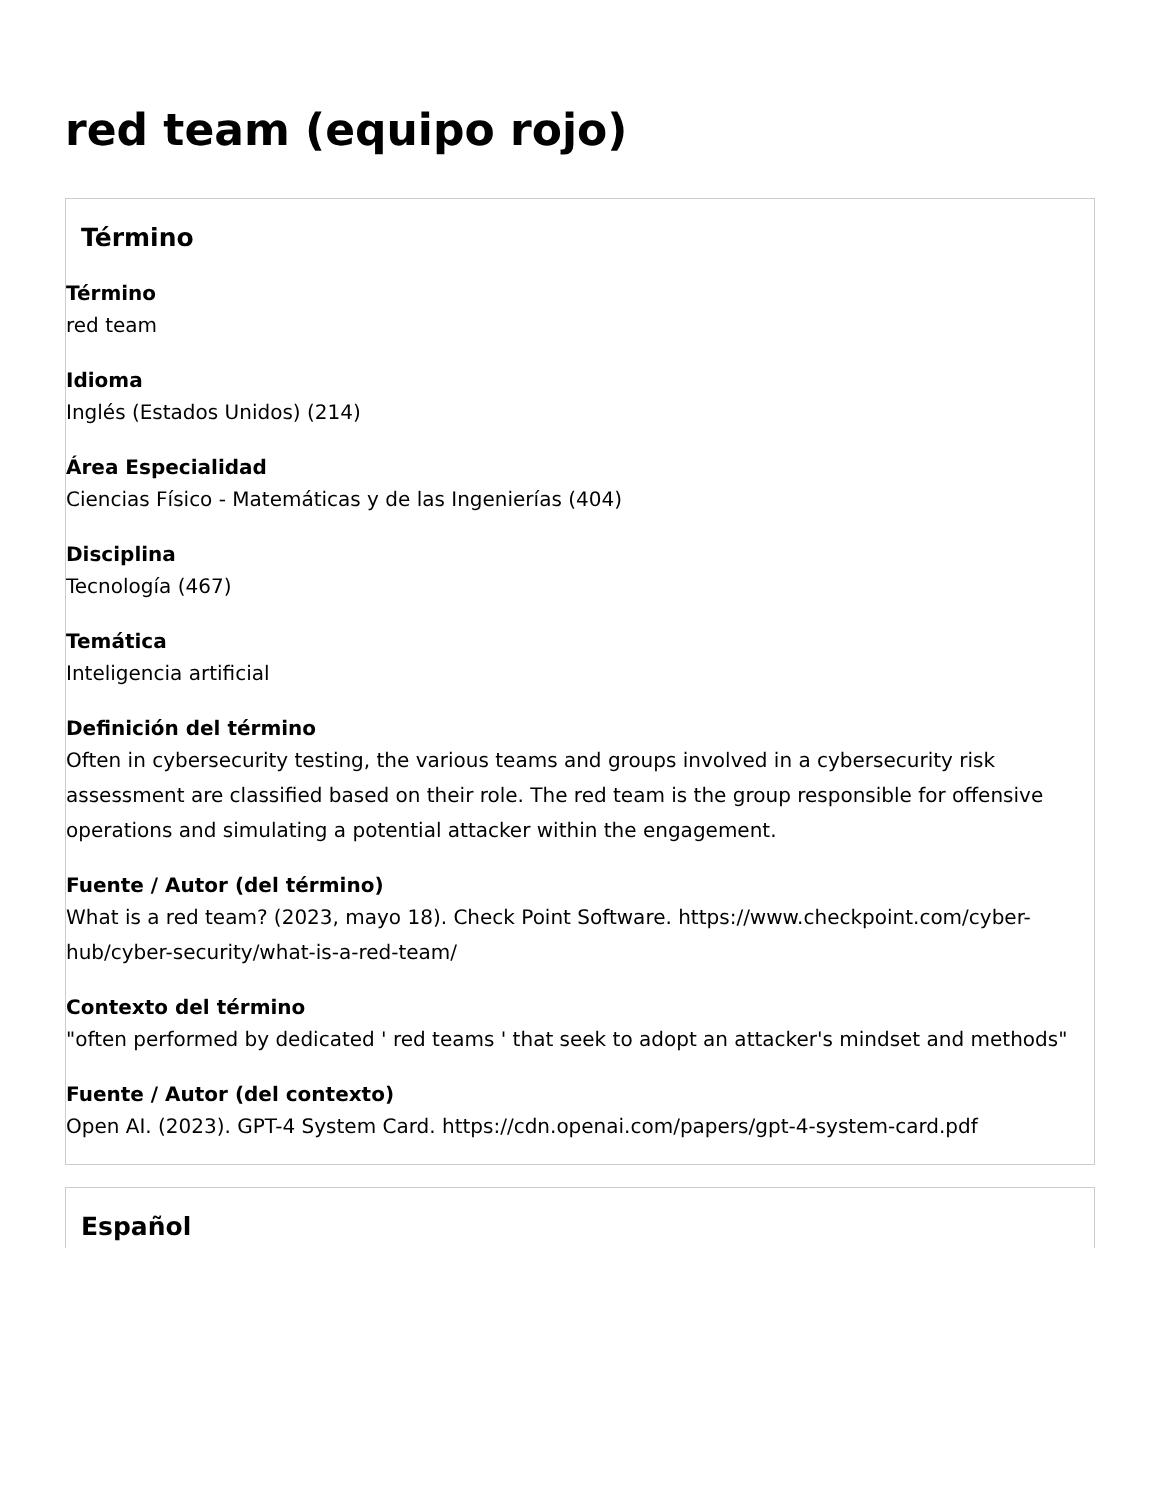red team (equipo rojo)
Término
Término
red team
Idioma
Inglés (Estados Unidos) (214)
Área Especialidad
Ciencias Físico - Matemáticas y de las Ingenierías (404)
Disciplina
Tecnología (467)
Temática
Inteligencia artificial
Definición del término
Often in cybersecurity testing, the various teams and groups involved in a cybersecurity risk assessment are classified based on their role. The red team is the group responsible for offensive operations and simulating a potential attacker within the engagement.
Fuente / Autor (del término)
What is a red team? (2023, mayo 18). Check Point Software. https://www.checkpoint.com/cyber-hub/cyber-security/what-is-a-red-team/
Contexto del término
"often performed by dedicated ' red teams ' that seek to adopt an attacker's mindset and methods"
Fuente / Autor (del contexto)
Open AI. (2023). GPT-4 System Card. https://cdn.openai.com/papers/gpt-4-system-card.pdf
Español